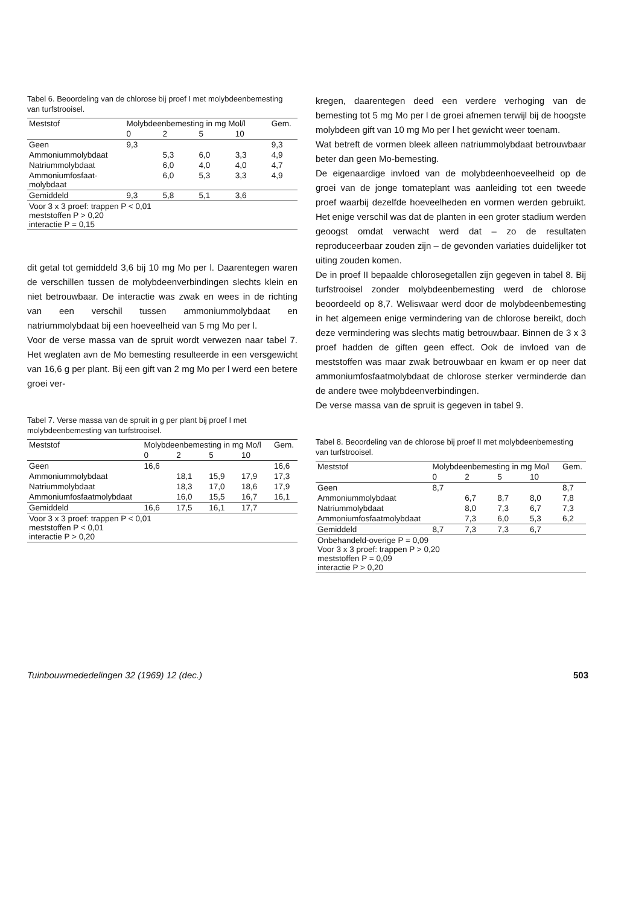Tabel 6. Beoordeling van de chlorose bij proef I met molybdeenbemesting van turfstrooisel.
| Meststof | Molybdeenbemesting in mg Mol/l | | | | Gem. |
| --- | --- | --- | --- | --- | --- |
| | 0 | 2 | 5 | 10 | |
| Geen | 9,3 | | | | 9,3 |
| Ammoniummolybdaat | | 5,3 | 6,0 | 3,3 | 4,9 |
| Natriummolybdaat | | 6,0 | 4,0 | 4,0 | 4,7 |
| Ammoniumfosfaat- molybdaat | | 6,0 | 5,3 | 3,3 | 4,9 |
| Gemiddeld | 9,3 | 5,8 | 5,1 | 3,6 | |
| Voor 3 x 3 proef: trappen P < 0,01 meststoffen P > 0,20 interactie P = 0,15 | | | | | |
dit getal tot gemiddeld 3,6 bij 10 mg Mo per l. Daarentegen waren de verschillen tussen de molybdeenverbindingen slechts klein en niet betrouwbaar. De interactie was zwak en wees in de richting van een verschil tussen ammoniummolybdaat en natriummolybdaat bij een hoeveelheid van 5 mg Mo per l.
Voor de verse massa van de spruit wordt verwezen naar tabel 7. Het weglaten avn de Mo bemesting resulteerde in een versgewicht van 16,6 g per plant. Bij een gift van 2 mg Mo per l werd een betere groei ver-
Tabel 7. Verse massa van de spruit in g per plant bij proef I met molybdeenbemesting van turfstrooisel.
| Meststof | Molybdeenbemesting in mg Mo/l | | | | Gem. |
| --- | --- | --- | --- | --- | --- |
| | 0 | 2 | 5 | 10 | |
| Geen | 16,6 | | | | 16,6 |
| Ammoniummolybdaat | | 18,1 | 15,9 | 17,9 | 17,3 |
| Natriummolybdaat | | 18,3 | 17,0 | 18,6 | 17,9 |
| Ammoniumfosfaatmolybdaat | | 16,0 | 15,5 | 16,7 | 16,1 |
| Gemiddeld | 16,6 | 17,5 | 16,1 | 17,7 | |
| Voor 3 x 3 proef: trappen P < 0,01 meststoffen P < 0,01 interactie P > 0,20 | | | | | |
kregen, daarentegen deed een verdere verhoging van de bemesting tot 5 mg Mo per l de groei afnemen terwijl bij de hoogste molybdeen gift van 10 mg Mo per l het gewicht weer toenam.
Wat betreft de vormen bleek alleen natriummolybdaat betrouwbaar beter dan geen Mo-bemesting.
De eigenaardige invloed van de molybdeenhoeveelheid op de groei van de jonge tomateplant was aanleiding tot een tweede proef waarbij dezelfde hoeveelheden en vormen werden gebruikt. Het enige verschil was dat de planten in een groter stadium werden geoogst omdat verwacht werd dat – zo de resultaten reproduceerbaar zouden zijn – de gevonden variaties duidelijker tot uiting zouden komen.
De in proef II bepaalde chlorosegetallen zijn gegeven in tabel 8. Bij turfstrooisel zonder molybdeenbemesting werd de chlorose beoordeeld op 8,7. Weliswaar werd door de molybdeenbemesting in het algemeen enige vermindering van de chlorose bereikt, doch deze vermindering was slechts matig betrouwbaar. Binnen de 3 x 3 proef hadden de giften geen effect. Ook de invloed van de meststoffen was maar zwak betrouwbaar en kwam er op neer dat ammoniumfosfaatmolybdaat de chlorose sterker verminderde dan de andere twee molybdeenverbindingen.
De verse massa van de spruit is gegeven in tabel 9.
Tabel 8. Beoordeling van de chlorose bij proef II met molybdeenbemesting van turfstrooisel.
| Meststof | Molybdeenbemesting in mg Mo/l | | | | Gem. |
| --- | --- | --- | --- | --- | --- |
| | 0 | 2 | 5 | 10 | |
| Geen | 8,7 | | | | 8,7 |
| Ammoniummolybdaat | | 6,7 | 8,7 | 8,0 | 7,8 |
| Natriummolybdaat | | 8,0 | 7,3 | 6,7 | 7,3 |
| Ammoniumfosfaatmolybdaat | | 7,3 | 6,0 | 5,3 | 6,2 |
| Gemiddeld | 8,7 | 7,3 | 7,3 | 6,7 | |
| Onbehandeld-overige P = 0,09 Voor 3 x 3 proef: trappen P > 0,20 meststoffen P = 0,09 interactie P > 0,20 | | | | | |
Tuinbouwmededelingen 32 (1969) 12 (dec.) 503